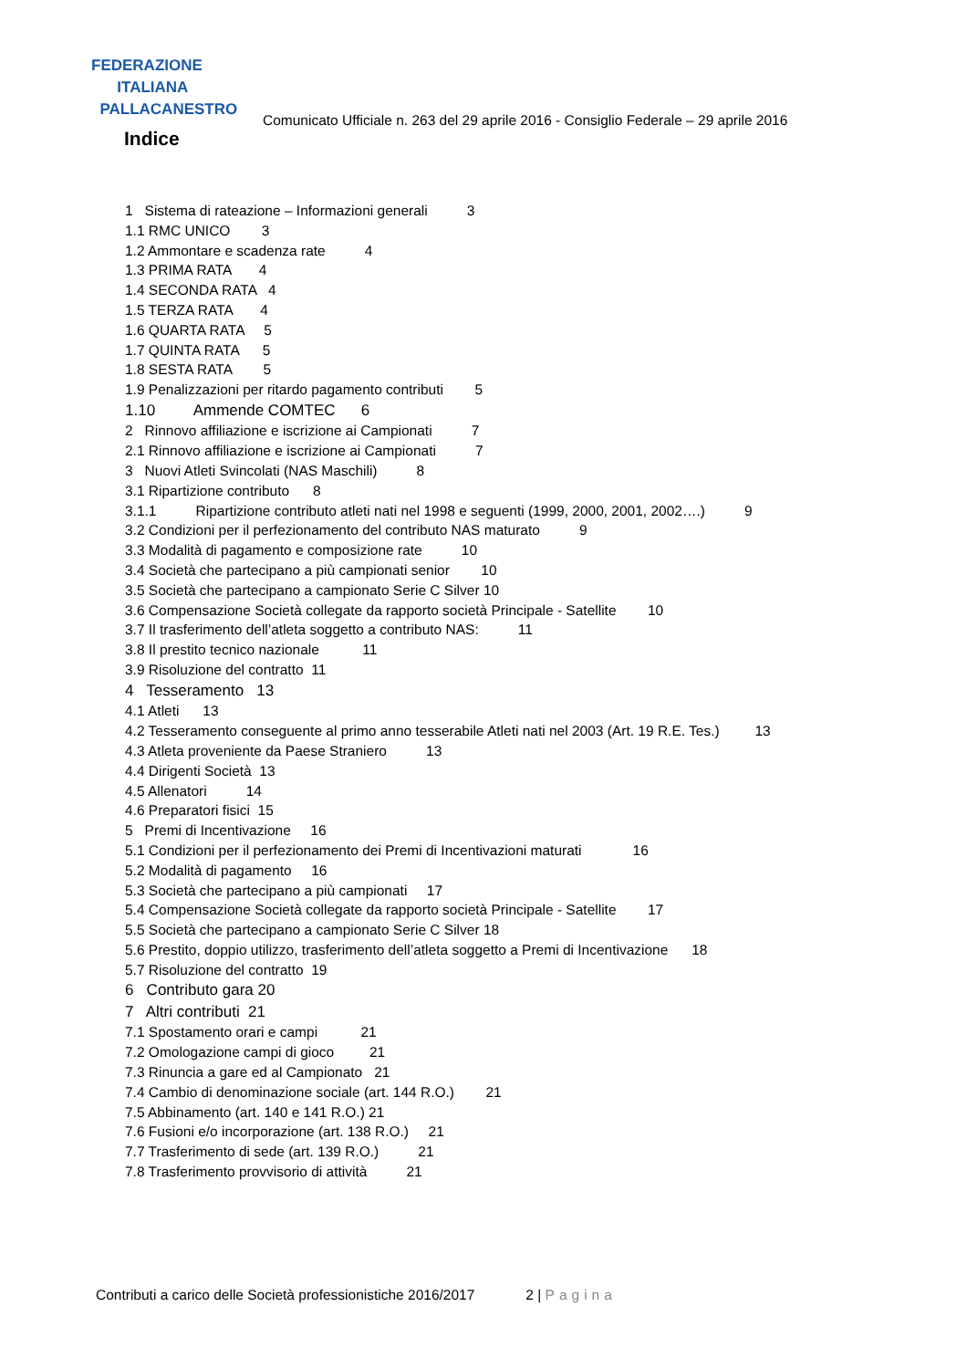FEDERAZIONE
ITALIANA
PALLACANESTRO
Comunicato Ufficiale n. 263 del 29 aprile 2016 - Consiglio Federale – 29 aprile 2016
Indice
1 Sistema di rateazione – Informazioni generali 3
1.1 RMC UNICO 3
1.2 Ammontare e scadenza rate 4
1.3 PRIMA RATA 4
1.4 SECONDA RATA 4
1.5 TERZA RATA 4
1.6 QUARTA RATA 5
1.7 QUINTA RATA 5
1.8 SESTA RATA 5
1.9 Penalizzazioni per ritardo pagamento contributi 5
1.10 Ammende COMTEC 6
2 Rinnovo affiliazione e iscrizione ai Campionati 7
2.1 Rinnovo affiliazione e iscrizione ai Campionati 7
3 Nuovi Atleti Svincolati (NAS Maschili) 8
3.1 Ripartizione contributo 8
3.1.1 Ripartizione contributo atleti nati nel 1998 e seguenti (1999, 2000, 2001, 2002….) 9
3.2 Condizioni per il perfezionamento del contributo NAS maturato 9
3.3 Modalità di pagamento e composizione rate 10
3.4 Società che partecipano a più campionati senior 10
3.5 Società che partecipano a campionato Serie C Silver 10
3.6 Compensazione Società collegate da rapporto società Principale - Satellite 10
3.7 Il trasferimento dell’atleta soggetto a contributo NAS: 11
3.8 Il prestito tecnico nazionale 11
3.9 Risoluzione del contratto 11
4 Tesseramento 13
4.1 Atleti 13
4.2 Tesseramento conseguente al primo anno tesserabile Atleti nati nel 2003 (Art. 19 R.E. Tes.) 13
4.3 Atleta proveniente da Paese Straniero 13
4.4 Dirigenti Società 13
4.5 Allenatori 14
4.6 Preparatori fisici 15
5 Premi di Incentivazione 16
5.1 Condizioni per il perfezionamento dei Premi di Incentivazioni maturati 16
5.2 Modalità di pagamento 16
5.3 Società che partecipano a più campionati 17
5.4 Compensazione Società collegate da rapporto società Principale - Satellite 17
5.5 Società che partecipano a campionato Serie C Silver 18
5.6 Prestito, doppio utilizzo, trasferimento dell’atleta soggetto a Premi di Incentivazione 18
5.7 Risoluzione del contratto 19
6 Contributo gara 20
7 Altri contributi 21
7.1 Spostamento orari e campi 21
7.2 Omologazione campi di gioco 21
7.3 Rinuncia a gare ed al Campionato 21
7.4 Cambio di denominazione sociale (art. 144 R.O.) 21
7.5 Abbinamento (art. 140 e 141 R.O.) 21
7.6 Fusioni e/o incorporazione (art. 138 R.O.) 21
7.7 Trasferimento di sede (art. 139 R.O.) 21
7.8 Trasferimento provvisorio di attività 21
Contributi a carico delle Società professionistiche 2016/2017 2 | Pagina